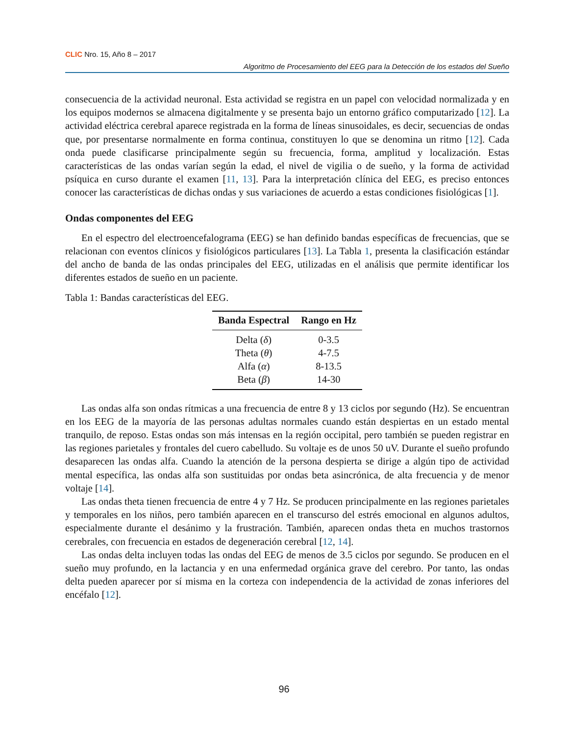CLIC Nro. 15, Año 8 – 2017
Algoritmo de Procesamiento del EEG para la Detección de los estados del Sueño
consecuencia de la actividad neuronal. Esta actividad se registra en un papel con velocidad normalizada y en los equipos modernos se almacena digitalmente y se presenta bajo un entorno gráfico computarizado [12]. La actividad eléctrica cerebral aparece registrada en la forma de líneas sinusoidales, es decir, secuencias de ondas que, por presentarse normalmente en forma continua, constituyen lo que se denomina un ritmo [12]. Cada onda puede clasificarse principalmente según su frecuencia, forma, amplitud y localización. Estas características de las ondas varían según la edad, el nivel de vigilia o de sueño, y la forma de actividad psíquica en curso durante el examen [11, 13]. Para la interpretación clínica del EEG, es preciso entonces conocer las características de dichas ondas y sus variaciones de acuerdo a estas condiciones fisiológicas [1].
Ondas componentes del EEG
En el espectro del electroencefalograma (EEG) se han definido bandas específicas de frecuencias, que se relacionan con eventos clínicos y fisiológicos particulares [13]. La Tabla 1, presenta la clasificación estándar del ancho de banda de las ondas principales del EEG, utilizadas en el análisis que permite identificar los diferentes estados de sueño en un paciente.
Tabla 1: Bandas características del EEG.
| Banda Espectral | Rango en Hz |
| --- | --- |
| Delta ( δ ) | 0-3.5 |
| Theta ( θ ) | 4-7.5 |
| Alfa ( α ) | 8-13.5 |
| Beta ( β ) | 14-30 |
Las ondas alfa son ondas rítmicas a una frecuencia de entre 8 y 13 ciclos por segundo (Hz). Se encuentran en los EEG de la mayoría de las personas adultas normales cuando están despiertas en un estado mental tranquilo, de reposo. Estas ondas son más intensas en la región occipital, pero también se pueden registrar en las regiones parietales y frontales del cuero cabelludo. Su voltaje es de unos 50 uV. Durante el sueño profundo desaparecen las ondas alfa. Cuando la atención de la persona despierta se dirige a algún tipo de actividad mental específica, las ondas alfa son sustituidas por ondas beta asincrónica, de alta frecuencia y de menor voltaje [14].
Las ondas theta tienen frecuencia de entre 4 y 7 Hz. Se producen principalmente en las regiones parietales y temporales en los niños, pero también aparecen en el transcurso del estrés emocional en algunos adultos, especialmente durante el desánimo y la frustración. También, aparecen ondas theta en muchos trastornos cerebrales, con frecuencia en estados de degeneración cerebral [12, 14].
Las ondas delta incluyen todas las ondas del EEG de menos de 3.5 ciclos por segundo. Se producen en el sueño muy profundo, en la lactancia y en una enfermedad orgánica grave del cerebro. Por tanto, las ondas delta pueden aparecer por sí misma en la corteza con independencia de la actividad de zonas inferiores del encéfalo [12].
96